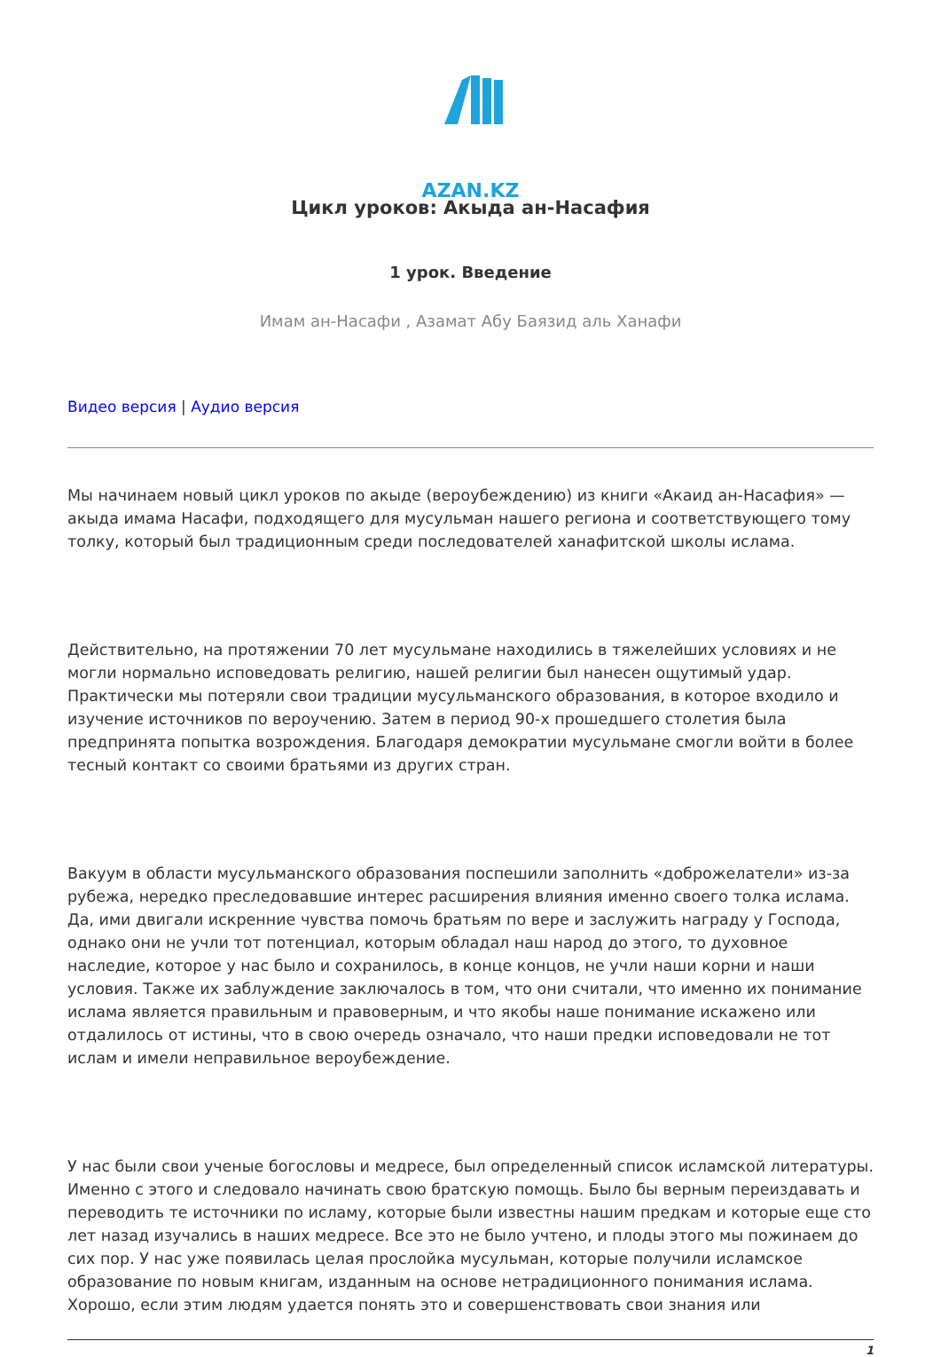AZAN.KZ
Цикл уроков: Акыда ан-Насафия
1 урок. Введение
Имам ан-Насафи , Азамат Абу Баязид аль Ханафи
Видео версия | Аудио версия
Мы начинаем новый цикл уроков по акыде (вероубеждению) из книги «Акаид ан-Насафия» — акыда имама Насафи, подходящего для мусульман нашего региона и соответствующего тому толку, который был традиционным среди последователей ханафитской школы ислама.
Действительно, на протяжении 70 лет мусульмане находились в тяжелейших условиях и не могли нормально исповедовать религию, нашей религии был нанесен ощутимый удар. Практически мы потеряли свои традиции мусульманского образования, в которое входило и изучение источников по вероучению. Затем в период 90-х прошедшего столетия была предпринята попытка возрождения. Благодаря демократии мусульмане смогли войти в более тесный контакт со своими братьями из других стран.
Вакуум в области мусульманского образования поспешили заполнить «доброжелатели» из-за рубежа, нередко преследовавшие интерес расширения влияния именно своего толка ислама. Да, ими двигали искренние чувства помочь братьям по вере и заслужить награду у Господа, однако они не учли тот потенциал, которым обладал наш народ до этого, то духовное наследие, которое у нас было и сохранилось, в конце концов, не учли наши корни и наши условия. Также их заблуждение заключалось в том, что они считали, что именно их понимание ислама является правильным и правоверным, и что якобы наше понимание искажено или отдалилось от истины, что в свою очередь означало, что наши предки исповедовали не тот ислам и имели неправильное вероубеждение.
У нас были свои ученые богословы и медресе, был определенный список исламской литературы. Именно с этого и следовало начинать свою братскую помощь. Было бы верным переиздавать и переводить те источники по исламу, которые были известны нашим предкам и которые еще сто лет назад изучались в наших медресе. Все это не было учтено, и плоды этого мы пожинаем до сих пор. У нас уже появилась целая прослойка мусульман, которые получили исламское образование по новым книгам, изданным на основе нетрадиционного понимания ислама. Хорошо, если этим людям удается понять это и совершенствовать свои знания или
1